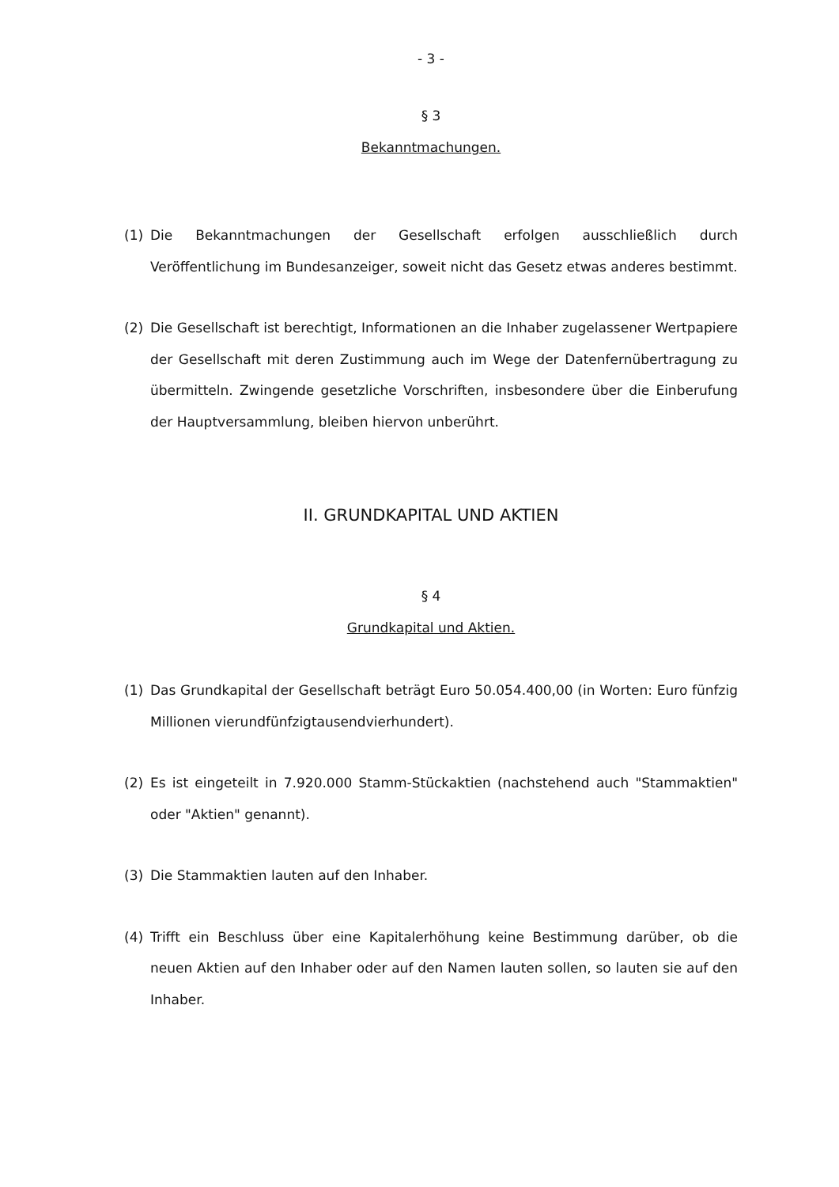- 3 -
§ 3
Bekanntmachungen.
(1) Die Bekanntmachungen der Gesellschaft erfolgen ausschließlich durch Veröffentlichung im Bundesanzeiger, soweit nicht das Gesetz etwas anderes bestimmt.
(2) Die Gesellschaft ist berechtigt, Informationen an die Inhaber zugelassener Wertpapiere der Gesellschaft mit deren Zustimmung auch im Wege der Datenfernübertragung zu übermitteln. Zwingende gesetzliche Vorschriften, insbesondere über die Einberufung der Hauptversammlung, bleiben hiervon unberührt.
II. GRUNDKAPITAL UND AKTIEN
§ 4
Grundkapital und Aktien.
(1) Das Grundkapital der Gesellschaft beträgt Euro 50.054.400,00 (in Worten: Euro fünfzig Millionen vierundfünfzigtausendvierhundert).
(2) Es ist eingeteilt in 7.920.000 Stamm-Stückaktien (nachstehend auch "Stammaktien" oder "Aktien" genannt).
(3) Die Stammaktien lauten auf den Inhaber.
(4) Trifft ein Beschluss über eine Kapitalerhöhung keine Bestimmung darüber, ob die neuen Aktien auf den Inhaber oder auf den Namen lauten sollen, so lauten sie auf den Inhaber.